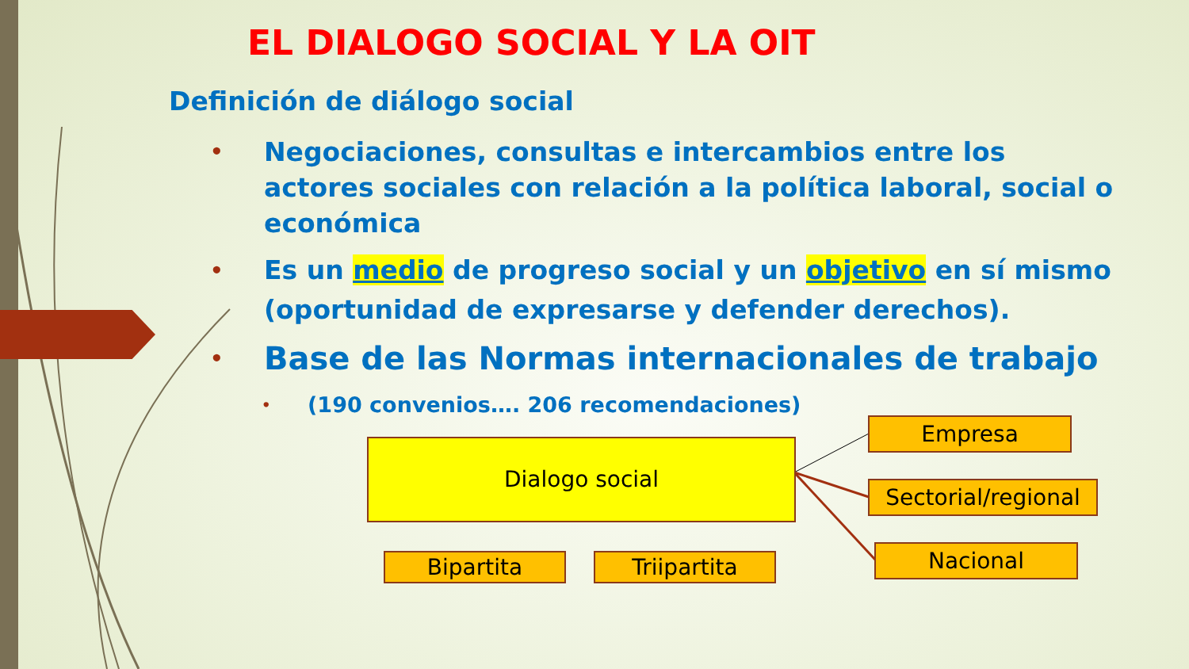EL DIALOGO SOCIAL Y LA OIT
Definición de diálogo social
• Negociaciones, consultas e intercambios entre los actores sociales con relación a la política laboral, social o económica
• Es un medio de progreso social y un objetivo en sí mismo (oportunidad de expresarse y defender derechos).
• Base de las Normas internacionales de trabajo
• (190 convenios…. 206 recomendaciones)
Dialogo social
Empresa
Sectorial/regional
Nacional
Bipartita Triipartita